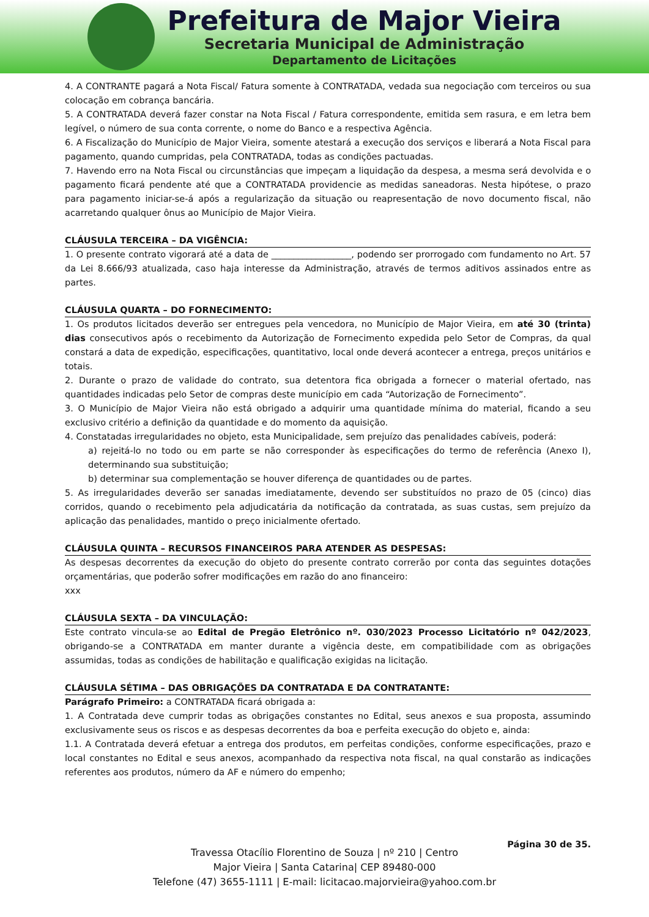Prefeitura de Major Vieira
Secretaria Municipal de Administração
Departamento de Licitações
4. A CONTRANTE pagará a Nota Fiscal/ Fatura somente à CONTRATADA, vedada sua negociação com terceiros ou sua colocação em cobrança bancária.
5. A CONTRATADA deverá fazer constar na Nota Fiscal / Fatura correspondente, emitida sem rasura, e em letra bem legível, o número de sua conta corrente, o nome do Banco e a respectiva Agência.
6. A Fiscalização do Município de Major Vieira, somente atestará a execução dos serviços e liberará a Nota Fiscal para pagamento, quando cumpridas, pela CONTRATADA, todas as condições pactuadas.
7. Havendo erro na Nota Fiscal ou circunstâncias que impeçam a liquidação da despesa, a mesma será devolvida e o pagamento ficará pendente até que a CONTRATADA providencie as medidas saneadoras. Nesta hipótese, o prazo para pagamento iniciar-se-á após a regularização da situação ou reapresentação de novo documento fiscal, não acarretando qualquer ônus ao Município de Major Vieira.
CLÁUSULA TERCEIRA – DA VIGÊNCIA:
1. O presente contrato vigorará até a data de __________________, podendo ser prorrogado com fundamento no Art. 57 da Lei 8.666/93 atualizada, caso haja interesse da Administração, através de termos aditivos assinados entre as partes.
CLÁUSULA QUARTA – DO FORNECIMENTO:
1. Os produtos licitados deverão ser entregues pela vencedora, no Município de Major Vieira, em até 30 (trinta) dias consecutivos após o recebimento da Autorização de Fornecimento expedida pelo Setor de Compras, da qual constará a data de expedição, especificações, quantitativo, local onde deverá acontecer a entrega, preços unitários e totais.
2. Durante o prazo de validade do contrato, sua detentora fica obrigada a fornecer o material ofertado, nas quantidades indicadas pelo Setor de compras deste município em cada “Autorização de Fornecimento”.
3. O Município de Major Vieira não está obrigado a adquirir uma quantidade mínima do material, ficando a seu exclusivo critério a definição da quantidade e do momento da aquisição.
4. Constatadas irregularidades no objeto, esta Municipalidade, sem prejuízo das penalidades cabíveis, poderá:
a) rejeitá-lo no todo ou em parte se não corresponder às especificações do termo de referência (Anexo I), determinando sua substituição;
b) determinar sua complementação se houver diferença de quantidades ou de partes.
5. As irregularidades deverão ser sanadas imediatamente, devendo ser substituídos no prazo de 05 (cinco) dias corridos, quando o recebimento pela adjudicatária da notificação da contratada, as suas custas, sem prejuízo da aplicação das penalidades, mantido o preço inicialmente ofertado.
CLÁUSULA QUINTA – RECURSOS FINANCEIROS PARA ATENDER AS DESPESAS:
As despesas decorrentes da execução do objeto do presente contrato correrão por conta das seguintes dotações orçamentárias, que poderão sofrer modificações em razão do ano financeiro:
xxx
CLÁUSULA SEXTA – DA VINCULAÇÃO:
Este contrato vincula-se ao Edital de Pregão Eletrônico nº. 030/2023 Processo Licitatório nº 042/2023, obrigando-se a CONTRATADA em manter durante a vigência deste, em compatibilidade com as obrigações assumidas, todas as condições de habilitação e qualificação exigidas na licitação.
CLÁUSULA SÉTIMA – DAS OBRIGAÇÕES DA CONTRATADA E DA CONTRATANTE:
Parágrafo Primeiro: a CONTRATADA ficará obrigada a:
1. A Contratada deve cumprir todas as obrigações constantes no Edital, seus anexos e sua proposta, assumindo exclusivamente seus os riscos e as despesas decorrentes da boa e perfeita execução do objeto e, ainda:
1.1. A Contratada deverá efetuar a entrega dos produtos, em perfeitas condições, conforme especificações, prazo e local constantes no Edital e seus anexos, acompanhado da respectiva nota fiscal, na qual constarão as indicações referentes aos produtos, número da AF e número do empenho;
Página 30 de 35.
Travessa Otacílio Florentino de Souza | nº 210 | Centro
Major Vieira | Santa Catarina| CEP 89480-000
Telefone (47) 3655-1111 | E-mail: licitacao.majorvieira@yahoo.com.br